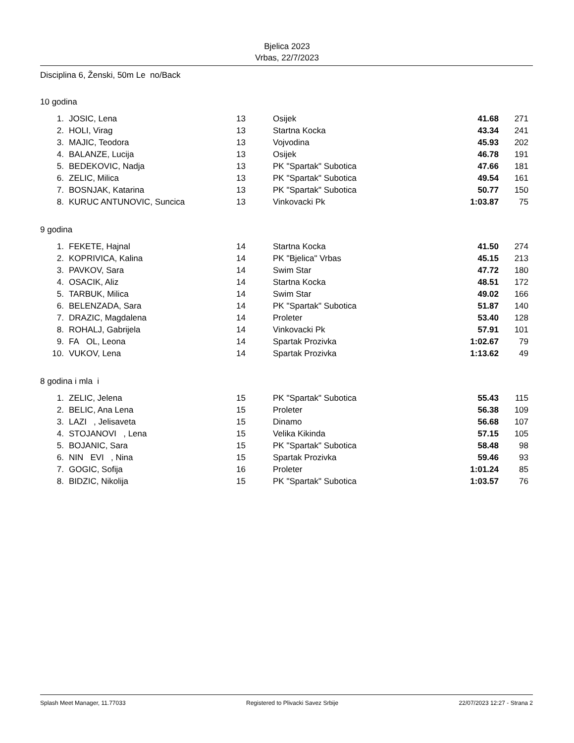Bjelica 2023
Vrbas, 22/7/2023
Disciplina 6, Ženski, 50m Le no/Back
10 godina
| 1. | JOSIC, Lena | 13 | Osijek | 41.68 | 271 |
| 2. | HOLI, Virag | 13 | Startna Kocka | 43.34 | 241 |
| 3. | MAJIC, Teodora | 13 | Vojvodina | 45.93 | 202 |
| 4. | BALANZE, Lucija | 13 | Osijek | 46.78 | 191 |
| 5. | BEDEKOVIC, Nadja | 13 | PK "Spartak" Subotica | 47.66 | 181 |
| 6. | ZELIC, Milica | 13 | PK "Spartak" Subotica | 49.54 | 161 |
| 7. | BOSNJAK, Katarina | 13 | PK "Spartak" Subotica | 50.77 | 150 |
| 8. | KURUC ANTUNOVIC, Suncica | 13 | Vinkovacki Pk | 1:03.87 | 75 |
9 godina
| 1. | FEKETE, Hajnal | 14 | Startna Kocka | 41.50 | 274 |
| 2. | KOPRIVICA, Kalina | 14 | PK "Bjelica" Vrbas | 45.15 | 213 |
| 3. | PAVKOV, Sara | 14 | Swim Star | 47.72 | 180 |
| 4. | OSACIK, Aliz | 14 | Startna Kocka | 48.51 | 172 |
| 5. | TARBUK, Milica | 14 | Swim Star | 49.02 | 166 |
| 6. | BELENZADA, Sara | 14 | PK "Spartak" Subotica | 51.87 | 140 |
| 7. | DRAZIC, Magdalena | 14 | Proleter | 53.40 | 128 |
| 8. | ROHALJ, Gabrijela | 14 | Vinkovacki Pk | 57.91 | 101 |
| 9. | FA OL, Leona | 14 | Spartak Prozivka | 1:02.67 | 79 |
| 10. | VUKOV, Lena | 14 | Spartak Prozivka | 1:13.62 | 49 |
8 godina i mla i
| 1. | ZELIC, Jelena | 15 | PK "Spartak" Subotica | 55.43 | 115 |
| 2. | BELIC, Ana Lena | 15 | Proleter | 56.38 | 109 |
| 3. | LAZI , Jelisaveta | 15 | Dinamo | 56.68 | 107 |
| 4. | STOJANOVI , Lena | 15 | Velika Kikinda | 57.15 | 105 |
| 5. | BOJANIC, Sara | 15 | PK "Spartak" Subotica | 58.48 | 98 |
| 6. | NIN EVI , Nina | 15 | Spartak Prozivka | 59.46 | 93 |
| 7. | GOGIC, Sofija | 16 | Proleter | 1:01.24 | 85 |
| 8. | BIDZIC, Nikolija | 15 | PK "Spartak" Subotica | 1:03.57 | 76 |
Splash Meet Manager, 11.77033 Registered to Plivacki Savez Srbije 22/07/2023 12:27 - Strana 2